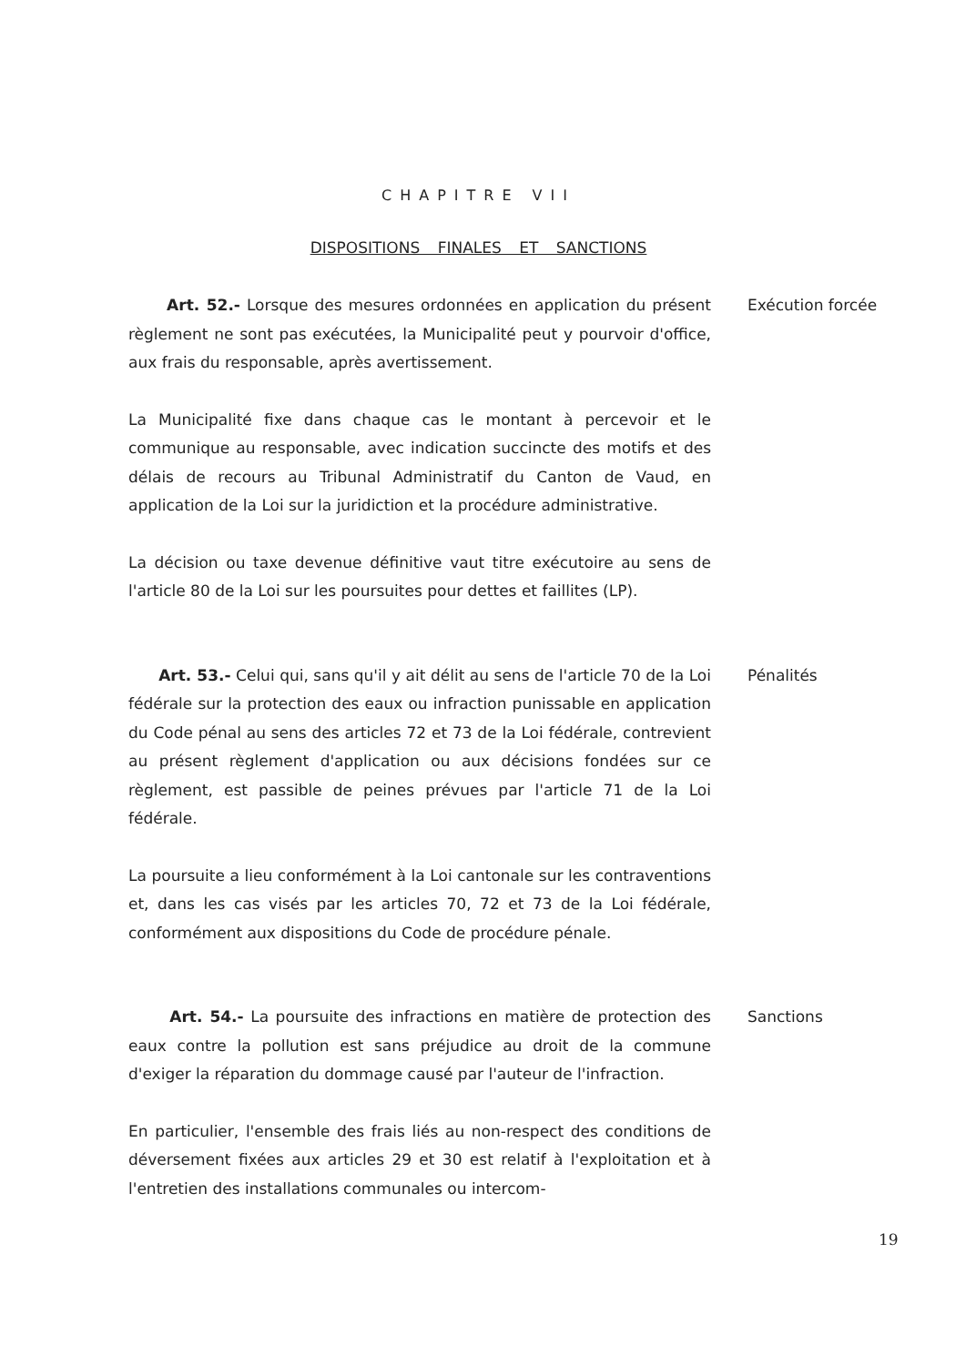CHAPITRE VII
DISPOSITIONS FINALES ET SANCTIONS
Art. 52.- Lorsque des mesures ordonnées en application du présent règlement ne sont pas exécutées, la Municipalité peut y pourvoir d'office, aux frais du responsable, après avertissement.
La Municipalité fixe dans chaque cas le montant à percevoir et le communique au responsable, avec indication succincte des motifs et des délais de recours au Tribunal Administratif du Canton de Vaud, en application de la Loi sur la juridiction et la procédure administrative.
La décision ou taxe devenue définitive vaut titre exécutoire au sens de l'article 80 de la Loi sur les poursuites pour dettes et faillites (LP).
Exécution forcée
Art. 53.- Celui qui, sans qu'il y ait délit au sens de l'article 70 de la Loi fédérale sur la protection des eaux ou infraction punissable en application du Code pénal au sens des articles 72 et 73 de la Loi fédérale, contrevient au présent règlement d'application ou aux décisions fondées sur ce règlement, est passible de peines prévues par l'article 71 de la Loi fédérale.
La poursuite a lieu conformément à la Loi cantonale sur les contraventions et, dans les cas visés par les articles 70, 72 et 73 de la Loi fédérale, conformément aux dispositions du Code de procédure pénale.
Pénalités
Art. 54.- La poursuite des infractions en matière de protection des eaux contre la pollution est sans préjudice au droit de la commune d'exiger la réparation du dommage causé par l'auteur de l'infraction.
En particulier, l'ensemble des frais liés au non-respect des conditions de déversement fixées aux articles 29 et 30 est relatif à l'exploitation et à l'entretien des installations communales ou intercom-
Sanctions
19